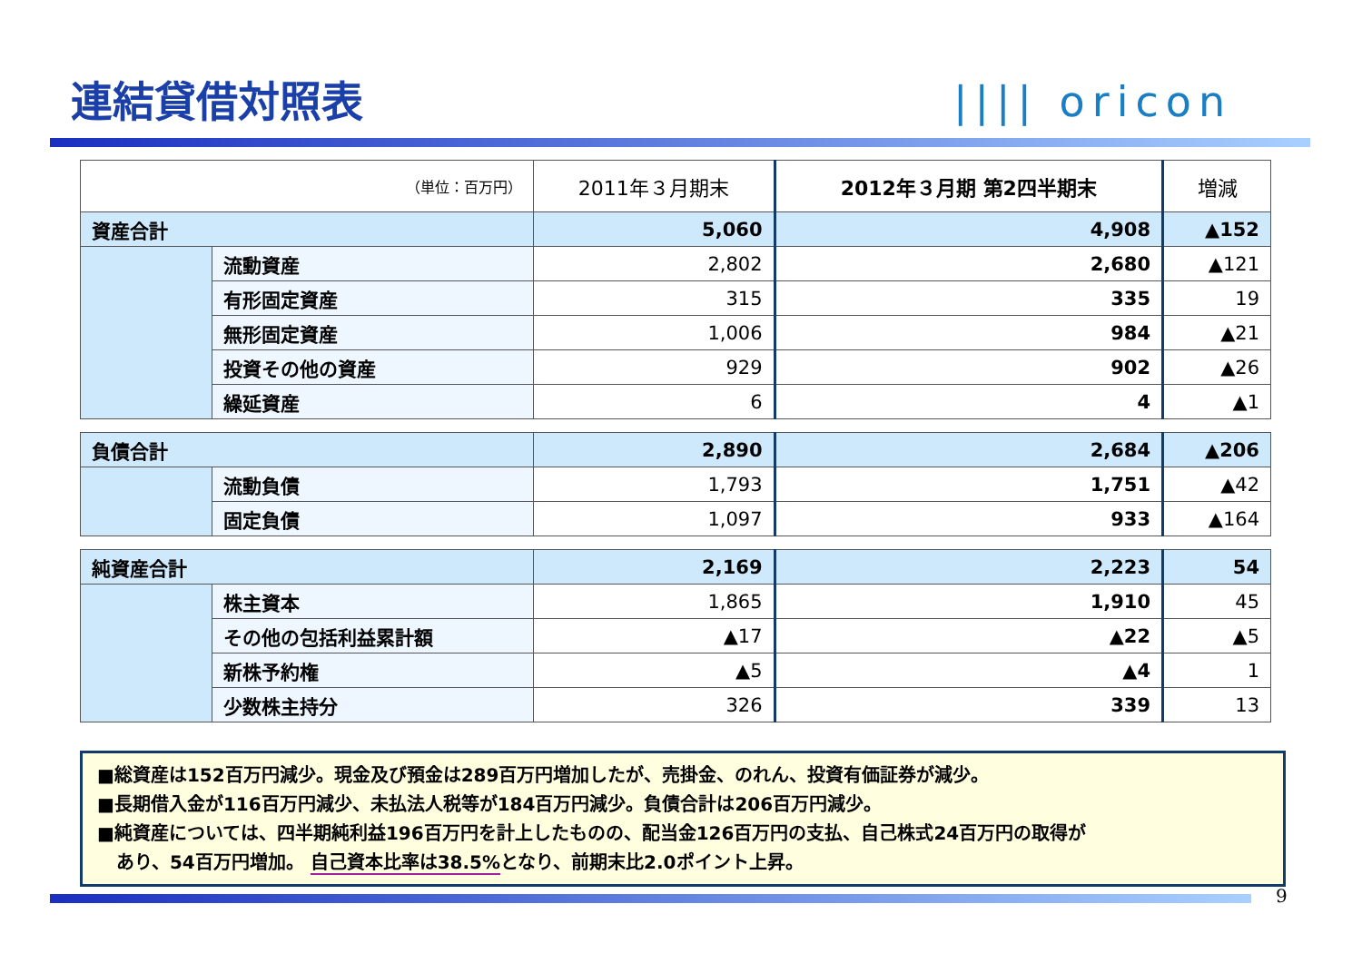連結貸借対照表 |||| oricon
| （単位：百万円） | | 2011年３月期末 | 2012年３月期 第2四半期末 | 増減 |
| --- | --- | --- | --- | --- |
| 資産合計 | | 5,060 | 4,908 | ▲152 |
| | 流動資産 | 2,802 | 2,680 | ▲121 |
| | 有形固定資産 | 315 | 335 | 19 |
| | 無形固定資産 | 1,006 | 984 | ▲21 |
| | 投資その他の資産 | 929 | 902 | ▲26 |
| | 繰延資産 | 6 | 4 | ▲1 |
| 負債合計 | | 2,890 | 2,684 | ▲206 |
| | 流動負債 | 1,793 | 1,751 | ▲42 |
| | 固定負債 | 1,097 | 933 | ▲164 |
| 純資産合計 | | 2,169 | 2,223 | 54 |
| | 株主資本 | 1,865 | 1,910 | 45 |
| | その他の包括利益累計額 | ▲17 | ▲22 | ▲5 |
| | 新株予約権 | ▲5 | ▲4 | 1 |
| | 少数株主持分 | 326 | 339 | 13 |
■総資産は152百万円減少。現金及び預金は289百万円増加したが、売掛金、のれん、投資有価証券が減少。
■長期借入金が116百万円減少、未払法人税等が184百万円減少。負債合計は206百万円減少。
■純資産については、四半期純利益196百万円を計上したものの、配当金126百万円の支払、自己株式24百万円の取得が
あり、54百万円増加。 自己資本比率は38.5% となり、前期末比2.0ポイント上昇。
9